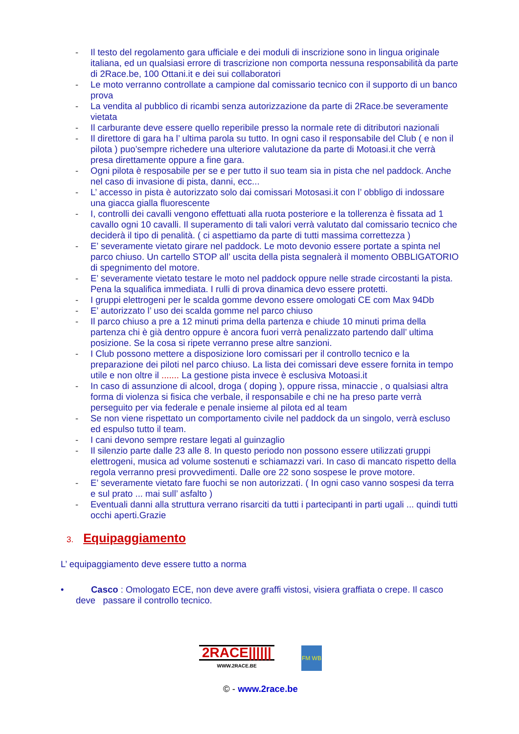- Il testo del regolamento gara ufficiale e dei moduli di inscrizione sono in lingua originale italiana, ed un qualsiasi errore di trascrizione non comporta nessuna responsabilità da parte di 2Race.be, 100 Ottani.it e dei sui collaboratori
- Le moto verranno controllate a campione dal comissario tecnico con il supporto di un banco prova
- La vendita al pubblico di ricambi senza autorizzazione da parte di 2Race.be severamente vietata
- Il carburante deve essere quello reperibile presso la normale rete di ditributori nazionali
- Il direttore di gara ha l’ ultima parola su tutto. In ogni caso il responsabile del Club ( e non il pilota ) puo’sempre richedere una ulteriore valutazione da parte di Motoasi.it che verrà presa direttamente oppure a fine gara.
- Ogni pilota è resposabile per se e per tutto il suo team sia in pista che nel paddock. Anche nel caso di invasione di pista, danni, ecc...
- L’ accesso in pista è autorizzato solo dai comissari Motosasi.it con l’ obbligo di indossare una giacca gialla fluorescente
- I, controlli dei cavalli vengono effettuati alla ruota posteriore e la tollerenza è fissata ad 1 cavallo ogni 10 cavalli. Il superamento di tali valori verrà valutato dal comissario tecnico che deciderà il tipo di penalità. ( ci aspettiamo da parte di tutti massima correttezza )
- E’ severamente vietato girare nel paddock. Le moto devonio essere portate a spinta nel parco chiuso. Un cartello STOP all’ uscita della pista segnalerà il momento OBBLIGATORIO di spegnimento del motore.
- E’ severamente vietato testare le moto nel paddock oppure nelle strade circostanti la pista. Pena la squalifica immediata. I rulli di prova dinamica devo essere protetti.
- I gruppi elettrogeni per le scalda gomme devono essere omologati CE com Max 94Db
- E’ autorizzato l’ uso dei scalda gomme nel parco chiuso
- Il parco chiuso a pre a 12 minuti prima della partenza e chiude 10 minuti prima della partenza chi è già dentro oppure è ancora fuori verrà penalizzato partendo dall’ ultima posizione. Se la cosa si ripete verranno prese altre sanzioni.
- I Club possono mettere a disposizione loro comissari per il controllo tecnico e la preparazione dei piloti nel parco chiuso. La lista dei comissari deve essere fornita in tempo utile e non oltre il ....... La gestione pista invece è esclusiva Motoasi.it
- In caso di assunzione di alcool, droga ( doping ), oppure rissa, minaccie , o qualsiasi altra forma di violenza si fisica che verbale, il responsabile e chi ne ha preso parte verrà perseguito per via federale e penale insieme al pilota ed al team
- Se non viene rispettato un comportamento civile nel paddock da un singolo, verrà escluso ed espulso tutto il team.
- I cani devono sempre restare legati al guinzaglio
- Il silenzio parte dalle 23 alle 8. In questo periodo non possono essere utilizzati gruppi elettrogeni, musica ad volume sostenuti e schiamazzi vari. In caso di mancato rispetto della regola verranno presi provvedimenti. Dalle ore 22 sono sospese le prove motore.
- E’ severamente vietato fare fuochi se non autorizzati. ( In ogni caso vanno sospesi da terra e sul prato ... mai sull’ asfalto )
- Eventuali danni alla struttura verrano risarciti da tutti i partecipanti in parti ugali ... quindi tutti occhi aperti.Grazie
3. Equipaggiamento
L’ equipaggiamento deve essere tutto a norma
• Casco : Omologato ECE, non deve avere graffi vistosi, visiera graffiata o crepe. Il casco
deve passare il controllo tecnico.
2RACE||||||
WWW.2RACE.BE
FM WB
© - www.2race.be